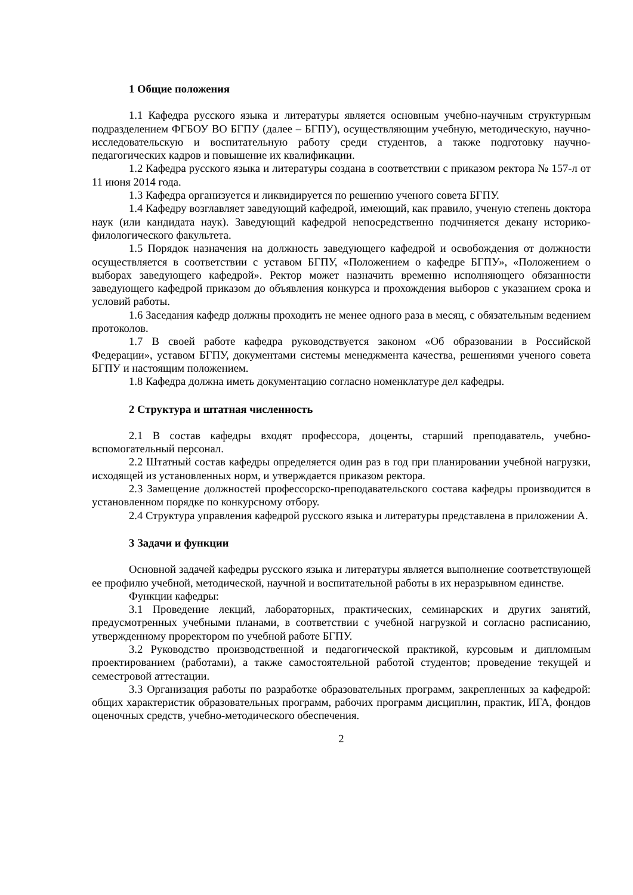1 Общие положения
1.1 Кафедра русского языка и литературы является основным учебно-научным структурным подразделением ФГБОУ ВО БГПУ (далее – БГПУ), осуществляющим учебную, методическую, научно-исследовательскую и воспитательную работу среди студентов, а также подготовку научно-педагогических кадров и повышение их квалификации.
1.2 Кафедра русского языка и литературы создана в соответствии с приказом ректора № 157-л от 11 июня 2014 года.
1.3 Кафедра организуется и ликвидируется по решению ученого совета БГПУ.
1.4 Кафедру возглавляет заведующий кафедрой, имеющий, как правило, ученую степень доктора наук (или кандидата наук). Заведующий кафедрой непосредственно подчиняется декану историко-филологического факультета.
1.5 Порядок назначения на должность заведующего кафедрой и освобождения от должности осуществляется в соответствии с уставом БГПУ, «Положением о кафедре БГПУ», «Положением о выборах заведующего кафедрой». Ректор может назначить временно исполняющего обязанности заведующего кафедрой приказом до объявления конкурса и прохождения выборов с указанием срока и условий работы.
1.6 Заседания кафедр должны проходить не менее одного раза в месяц, с обязательным ведением протоколов.
1.7 В своей работе кафедра руководствуется законом «Об образовании в Российской Федерации», уставом БГПУ, документами системы менеджмента качества, решениями ученого совета БГПУ и настоящим положением.
1.8 Кафедра должна иметь документацию согласно номенклатуре дел кафедры.
2 Структура и штатная численность
2.1 В состав кафедры входят профессора, доценты, старший преподаватель, учебно-вспомогательный персонал.
2.2 Штатный состав кафедры определяется один раз в год при планировании учебной нагрузки, исходящей из установленных норм, и утверждается приказом ректора.
2.3 Замещение должностей профессорско-преподавательского состава кафедры производится в установленном порядке по конкурсному отбору.
2.4 Структура управления кафедрой русского языка и литературы представлена в приложении А.
3 Задачи и функции
Основной задачей кафедры русского языка и литературы является выполнение соответствующей ее профилю учебной, методической, научной и воспитательной работы в их неразрывном единстве.
Функции кафедры:
3.1 Проведение лекций, лабораторных, практических, семинарских и других занятий, предусмотренных учебными планами, в соответствии с учебной нагрузкой и согласно расписанию, утвержденному проректором по учебной работе БГПУ.
3.2 Руководство производственной и педагогической практикой, курсовым и дипломным проектированием (работами), а также самостоятельной работой студентов; проведение текущей и семестровой аттестации.
3.3 Организация работы по разработке образовательных программ, закрепленных за кафедрой: общих характеристик образовательных программ, рабочих программ дисциплин, практик, ИГА, фондов оценочных средств, учебно-методического обеспечения.
2